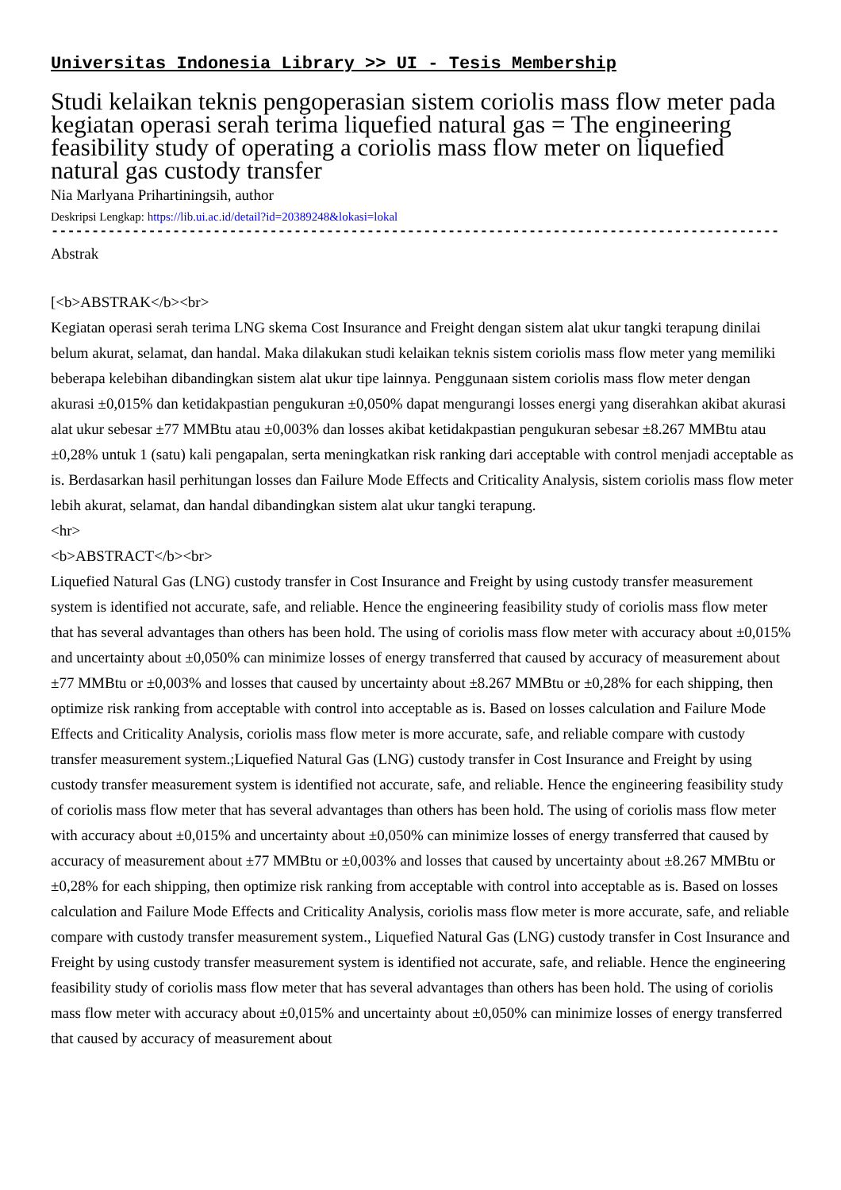Universitas Indonesia Library >> UI - Tesis Membership
Studi kelaikan teknis pengoperasian sistem coriolis mass flow meter pada kegiatan operasi serah terima liquefied natural gas = The engineering feasibility study of operating a coriolis mass flow meter on liquefied natural gas custody transfer
Nia Marlyana Prihartiningsih, author
Deskripsi Lengkap: https://lib.ui.ac.id/detail?id=20389248&lokasi=lokal
------------------------------------------------------------------------------------------
Abstrak
[<b>ABSTRAK</b><br>
Kegiatan operasi serah terima LNG skema Cost Insurance and Freight dengan sistem alat ukur tangki terapung dinilai belum akurat, selamat, dan handal. Maka dilakukan studi kelaikan teknis sistem coriolis mass flow meter yang memiliki beberapa kelebihan dibandingkan sistem alat ukur tipe lainnya. Penggunaan sistem coriolis mass flow meter dengan akurasi ±0,015% dan ketidakpastian pengukuran ±0,050% dapat mengurangi losses energi yang diserahkan akibat akurasi alat ukur sebesar ±77 MMBtu atau ±0,003% dan losses akibat ketidakpastian pengukuran sebesar ±8.267 MMBtu atau ±0,28% untuk 1 (satu) kali pengapalan, serta meningkatkan risk ranking dari acceptable with control menjadi acceptable as is. Berdasarkan hasil perhitungan losses dan Failure Mode Effects and Criticality Analysis, sistem coriolis mass flow meter lebih akurat, selamat, dan handal dibandingkan sistem alat ukur tangki terapung.
<hr>
<b>ABSTRACT</b><br>
Liquefied Natural Gas (LNG) custody transfer in Cost Insurance and Freight by using custody transfer measurement system is identified not accurate, safe, and reliable. Hence the engineering feasibility study of coriolis mass flow meter that has several advantages than others has been hold. The using of coriolis mass flow meter with accuracy about ±0,015% and uncertainty about ±0,050% can minimize losses of energy transferred that caused by accuracy of measurement about ±77 MMBtu or ±0,003% and losses that caused by uncertainty about ±8.267 MMBtu or ±0,28% for each shipping, then optimize risk ranking from acceptable with control into acceptable as is. Based on losses calculation and Failure Mode Effects and Criticality Analysis, coriolis mass flow meter is more accurate, safe, and reliable compare with custody transfer measurement system.;Liquefied Natural Gas (LNG) custody transfer in Cost Insurance and Freight by using custody transfer measurement system is identified not accurate, safe, and reliable. Hence the engineering feasibility study of coriolis mass flow meter that has several advantages than others has been hold. The using of coriolis mass flow meter with accuracy about ±0,015% and uncertainty about ±0,050% can minimize losses of energy transferred that caused by accuracy of measurement about ±77 MMBtu or ±0,003% and losses that caused by uncertainty about ±8.267 MMBtu or ±0,28% for each shipping, then optimize risk ranking from acceptable with control into acceptable as is. Based on losses calculation and Failure Mode Effects and Criticality Analysis, coriolis mass flow meter is more accurate, safe, and reliable compare with custody transfer measurement system., Liquefied Natural Gas (LNG) custody transfer in Cost Insurance and Freight by using custody transfer measurement system is identified not accurate, safe, and reliable. Hence the engineering feasibility study of coriolis mass flow meter that has several advantages than others has been hold. The using of coriolis mass flow meter with accuracy about ±0,015% and uncertainty about ±0,050% can minimize losses of energy transferred that caused by accuracy of measurement about